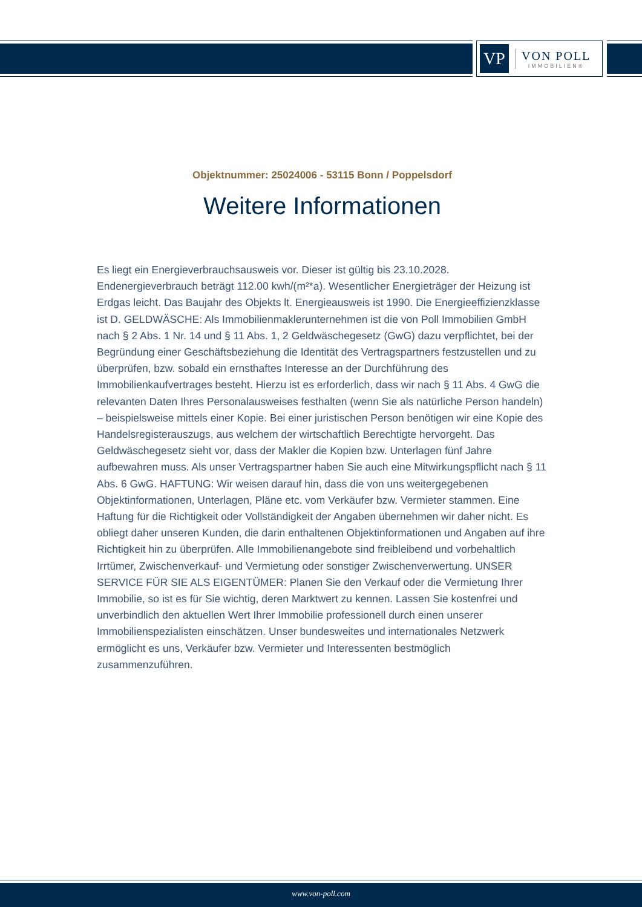VP
VON POLL
IMMOBILIEN®
Objektnummer: 25024006 - 53115 Bonn / Poppelsdorf
Weitere Informationen
Es liegt ein Energieverbrauchsausweis vor. Dieser ist gültig bis 23.10.2028. Endenergieverbrauch beträgt 112.00 kwh/(m²*a). Wesentlicher Energieträger der Heizung ist Erdgas leicht. Das Baujahr des Objekts lt. Energieausweis ist 1990. Die Energieeffizienzklasse ist D. GELDWÄSCHE: Als Immobilienmaklerunternehmen ist die von Poll Immobilien GmbH nach § 2 Abs. 1 Nr. 14 und § 11 Abs. 1, 2 Geldwäschegesetz (GwG) dazu verpflichtet, bei der Begründung einer Geschäftsbeziehung die Identität des Vertragspartners festzustellen und zu überprüfen, bzw. sobald ein ernsthaftes Interesse an der Durchführung des Immobilienkaufvertrages besteht. Hierzu ist es erforderlich, dass wir nach § 11 Abs. 4 GwG die relevanten Daten Ihres Personalausweises festhalten (wenn Sie als natürliche Person handeln) – beispielsweise mittels einer Kopie. Bei einer juristischen Person benötigen wir eine Kopie des Handelsregisterauszugs, aus welchem der wirtschaftlich Berechtigte hervorgeht. Das Geldwäschegesetz sieht vor, dass der Makler die Kopien bzw. Unterlagen fünf Jahre aufbewahren muss. Als unser Vertragspartner haben Sie auch eine Mitwirkungspflicht nach § 11 Abs. 6 GwG. HAFTUNG: Wir weisen darauf hin, dass die von uns weitergegebenen Objektinformationen, Unterlagen, Pläne etc. vom Verkäufer bzw. Vermieter stammen. Eine Haftung für die Richtigkeit oder Vollständigkeit der Angaben übernehmen wir daher nicht. Es obliegt daher unseren Kunden, die darin enthaltenen Objektinformationen und Angaben auf ihre Richtigkeit hin zu überprüfen. Alle Immobilienangebote sind freibleibend und vorbehaltlich Irrtümer, Zwischenverkauf- und Vermietung oder sonstiger Zwischenverwertung. UNSER SERVICE FÜR SIE ALS EIGENTÜMER: Planen Sie den Verkauf oder die Vermietung Ihrer Immobilie, so ist es für Sie wichtig, deren Marktwert zu kennen. Lassen Sie kostenfrei und unverbindlich den aktuellen Wert Ihrer Immobilie professionell durch einen unserer Immobilienspezialisten einschätzen. Unser bundesweites und internationales Netzwerk ermöglicht es uns, Verkäufer bzw. Vermieter und Interessenten bestmöglich zusammenzuführen.
www.von-poll.com